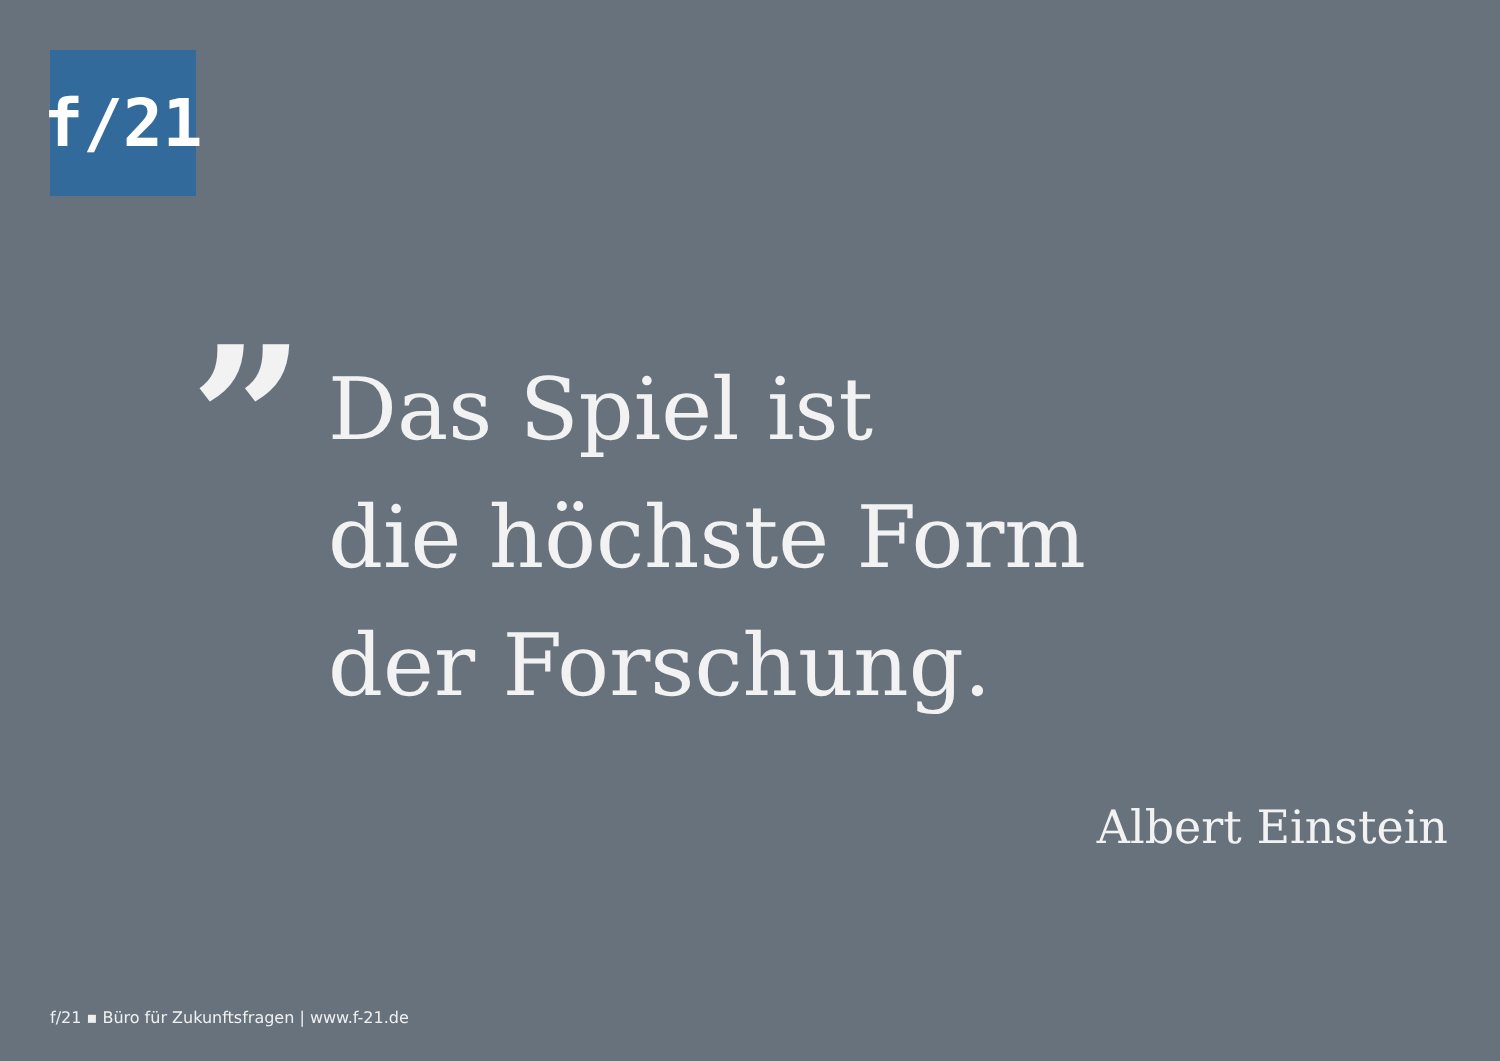f/21
”
Das Spiel ist
die höchste Form
der Forschung.
Albert Einstein
f/21 ▪ Büro für Zukunftsfragen | www.f-21.de